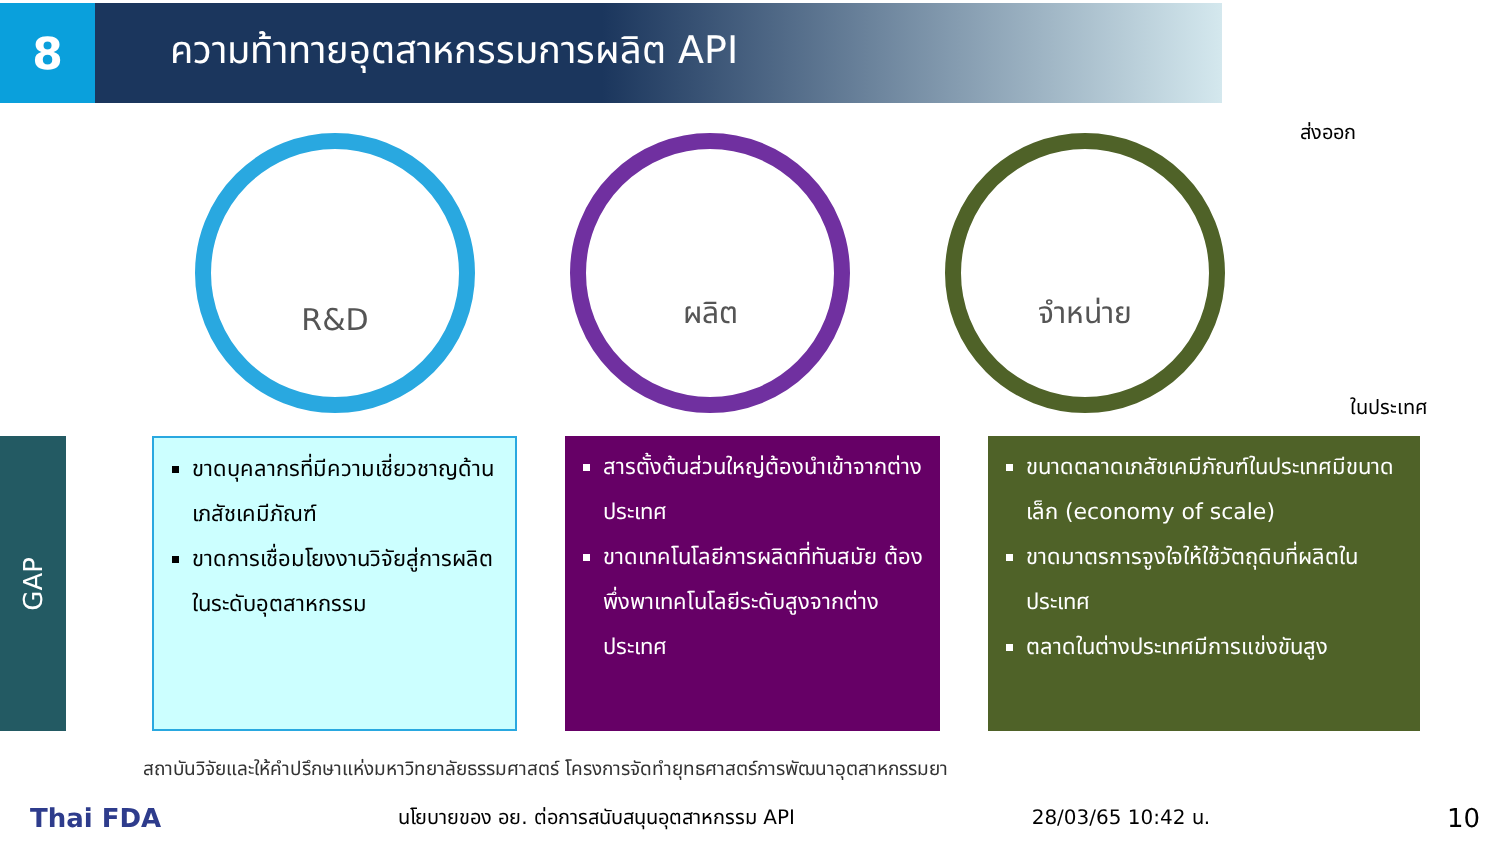8
ความท้าทายอุตสาหกรรมการผลิต API
R&D ผลิต จำหน่าย
ส่งออก
ในประเทศ
GAP
ขาดบุคลากรที่มีความเชี่ยวชาญด้านเภสัชเคมีภัณฑ์
ขาดการเชื่อมโยงงานวิจัยสู่การผลิตในระดับอุตสาหกรรม
สารตั้งต้นส่วนใหญ่ต้องนำเข้าจากต่างประเทศ
ขาดเทคโนโลยีการผลิตที่ทันสมัย ต้องพึ่งพาเทคโนโลยีระดับสูงจากต่างประเทศ
ขนาดตลาดเภสัชเคมีภัณฑ์ในประเทศมีขนาดเล็ก (economy of scale)
ขาดมาตรการจูงใจให้ใช้วัตถุดิบที่ผลิตในประเทศ
ตลาดในต่างประเทศมีการแข่งขันสูง
สถาบันวิจัยและให้คำปรึกษาแห่งมหาวิทยาลัยธรรมศาสตร์ โครงการจัดทำยุทธศาสตร์การพัฒนาอุตสาหกรรมยา
Thai FDA นโยบายของ อย. ต่อการสนับสนุนอุตสาหกรรม API 28/03/65 10:42 น. 10